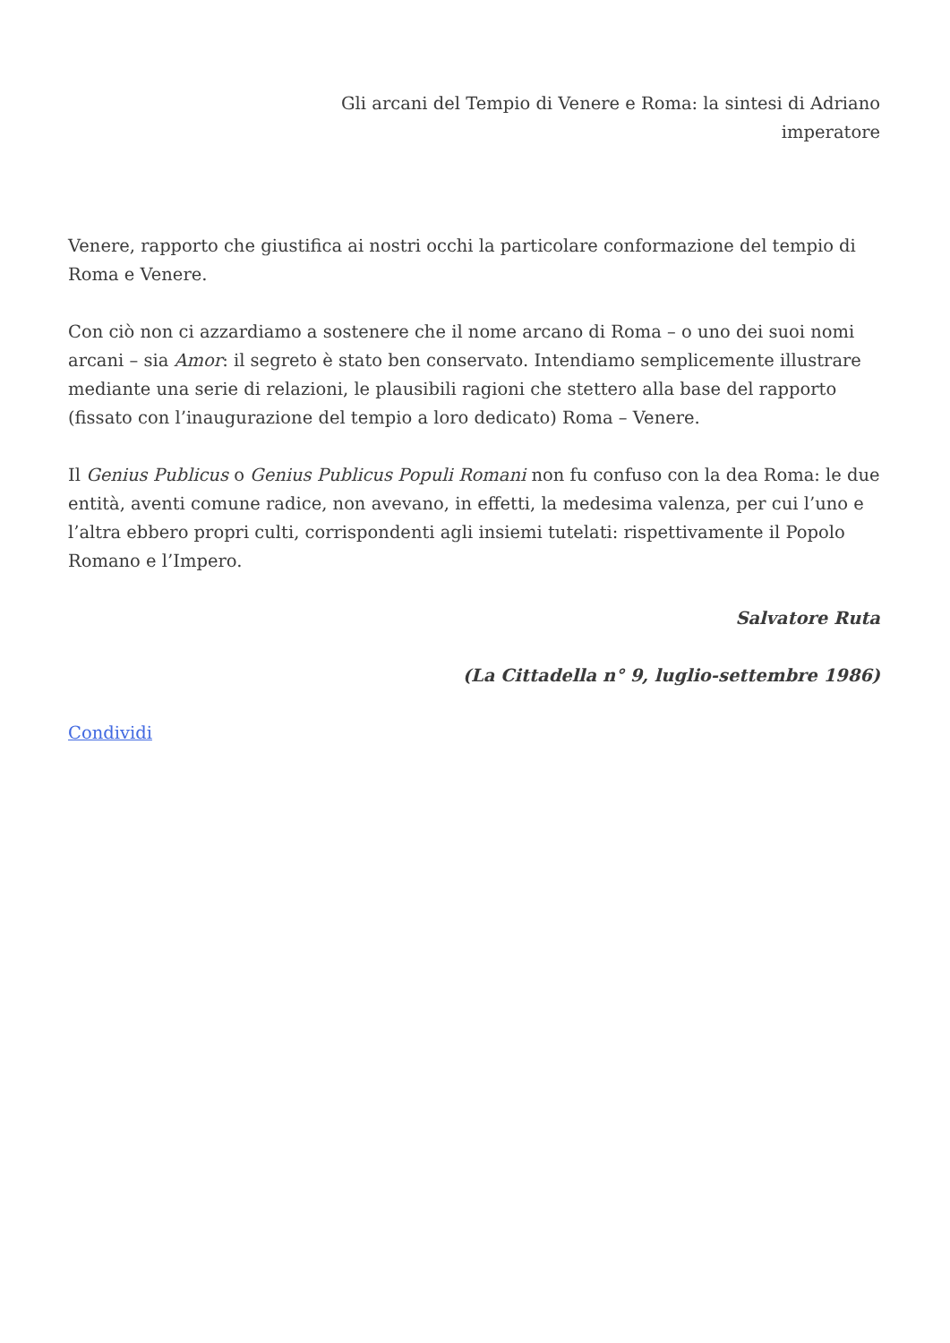Gli arcani del Tempio di Venere e Roma: la sintesi di Adriano
imperatore
Venere, rapporto che giustifica ai nostri occhi la particolare conformazione del tempio di Roma e Venere.
Con ciò non ci azzardiamo a sostenere che il nome arcano di Roma – o uno dei suoi nomi arcani – sia Amor: il segreto è stato ben conservato. Intendiamo semplicemente illustrare mediante una serie di relazioni, le plausibili ragioni che stettero alla base del rapporto (fissato con l’inaugurazione del tempio a loro dedicato) Roma – Venere.
Il Genius Publicus o Genius Publicus Populi Romani non fu confuso con la dea Roma: le due entità, aventi comune radice, non avevano, in effetti, la medesima valenza, per cui l’uno e l’altra ebbero propri culti, corrispondenti agli insiemi tutelati: rispettivamente il Popolo Romano e l’Impero.
Salvatore Ruta
(La Cittadella n° 9, luglio-settembre 1986)
Condividi